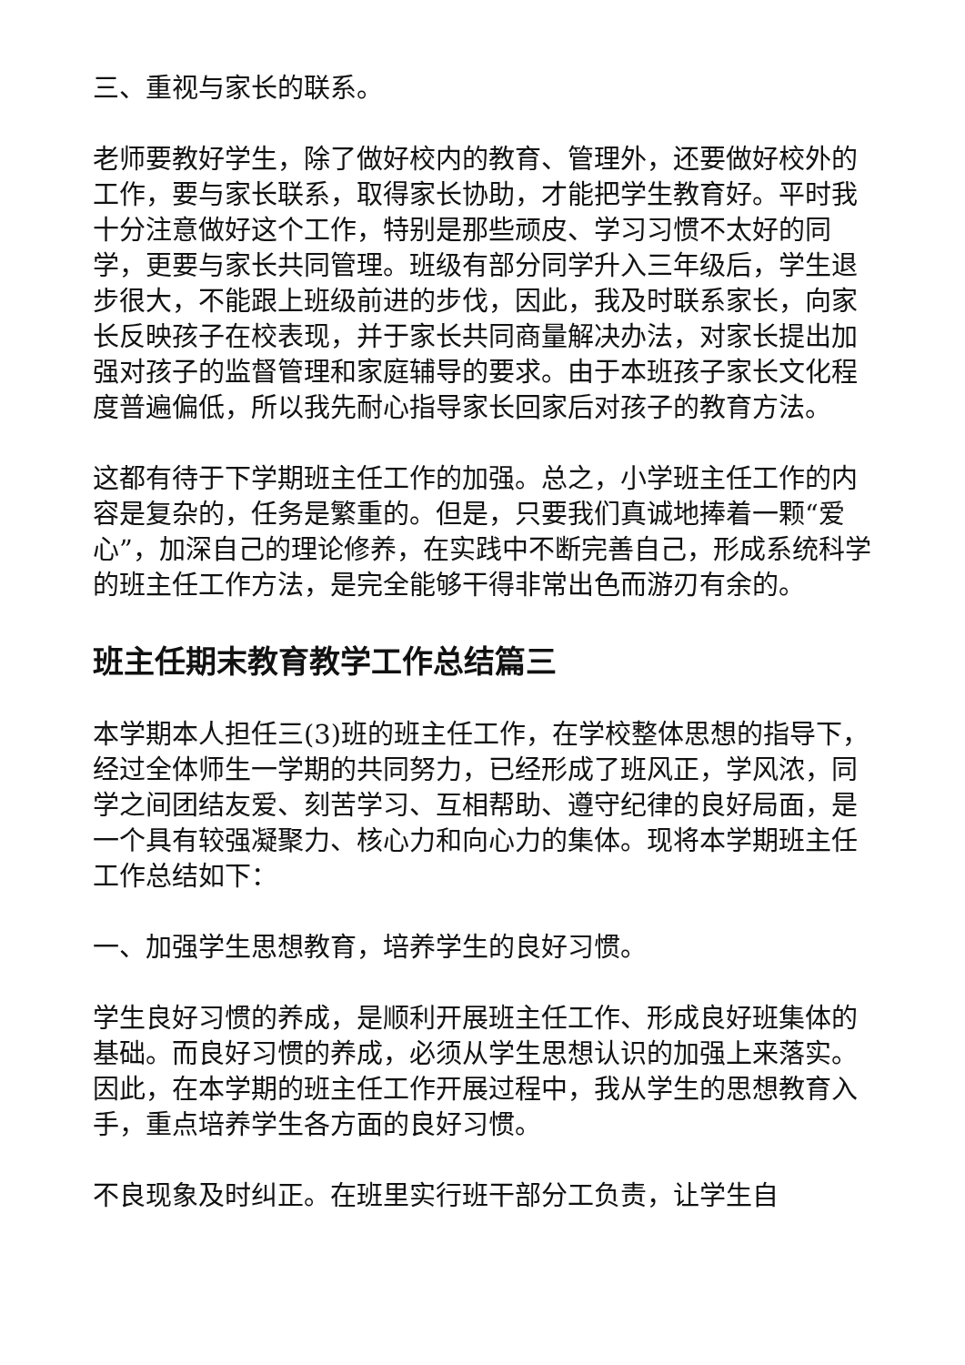三、重视与家长的联系。
老师要教好学生，除了做好校内的教育、管理外，还要做好校外的工作，要与家长联系，取得家长协助，才能把学生教育好。平时我十分注意做好这个工作，特别是那些顽皮、学习习惯不太好的同学，更要与家长共同管理。班级有部分同学升入三年级后，学生退步很大，不能跟上班级前进的步伐，因此，我及时联系家长，向家长反映孩子在校表现，并于家长共同商量解决办法，对家长提出加强对孩子的监督管理和家庭辅导的要求。由于本班孩子家长文化程度普遍偏低，所以我先耐心指导家长回家后对孩子的教育方法。
这都有待于下学期班主任工作的加强。总之，小学班主任工作的内容是复杂的，任务是繁重的。但是，只要我们真诚地捧着一颗“爱心”，加深自己的理论修养，在实践中不断完善自己，形成系统科学的班主任工作方法，是完全能够干得非常出色而游刃有余的。
班主任期末教育教学工作总结篇三
本学期本人担任三(3)班的班主任工作，在学校整体思想的指导下，经过全体师生一学期的共同努力，已经形成了班风正，学风浓，同学之间团结友爱、刻苦学习、互相帮助、遵守纪律的良好局面，是一个具有较强凝聚力、核心力和向心力的集体。现将本学期班主任工作总结如下：
一、加强学生思想教育，培养学生的良好习惯。
学生良好习惯的养成，是顺利开展班主任工作、形成良好班集体的基础。而良好习惯的养成，必须从学生思想认识的加强上来落实。因此，在本学期的班主任工作开展过程中，我从学生的思想教育入手，重点培养学生各方面的良好习惯。
不良现象及时纠正。在班里实行班干部分工负责，让学生自